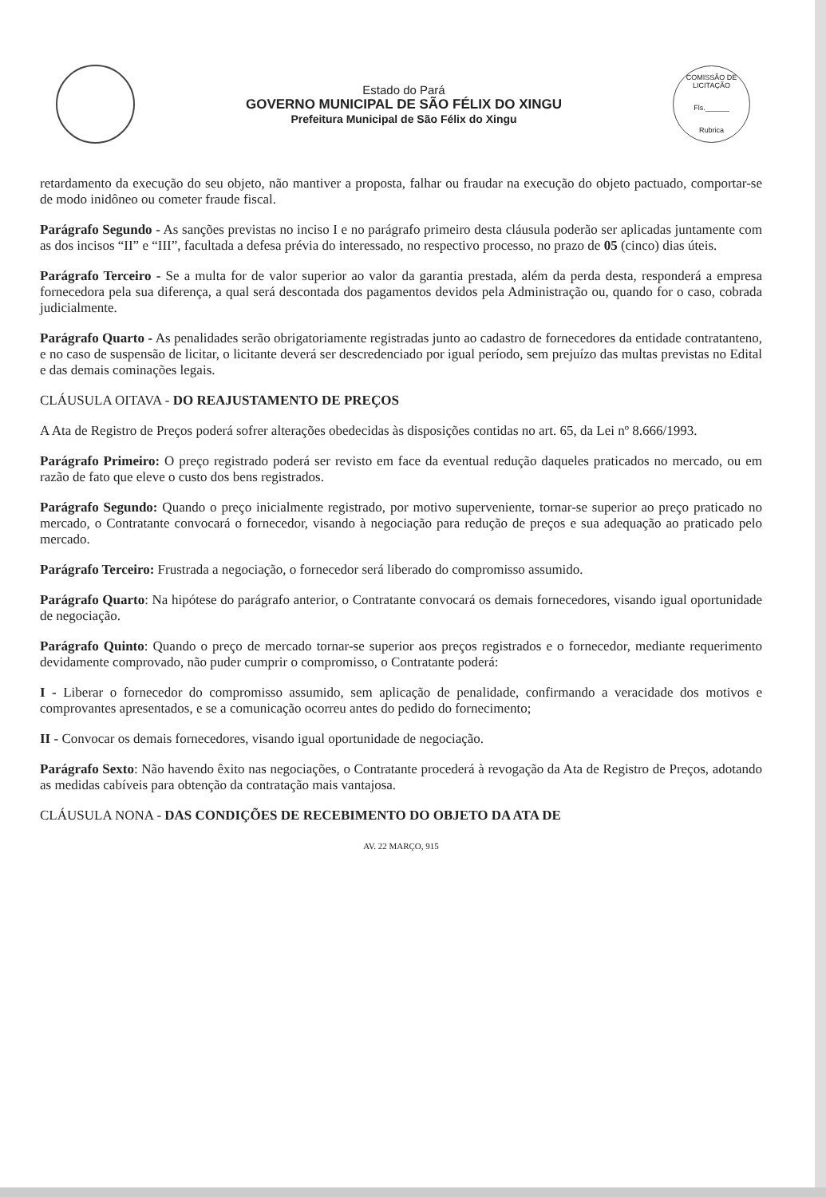Estado do Pará
GOVERNO MUNICIPAL DE SÃO FÉLIX DO XINGU
Prefeitura Municipal de São Félix do Xingu
COMISSÃO DE LICITAÇÃO
Fls.______
Rubrica
retardamento da execução do seu objeto, não mantiver a proposta, falhar ou fraudar na execução do objeto pactuado, comportar-se de modo inidôneo ou cometer fraude fiscal.
Parágrafo Segundo - As sanções previstas no inciso I e no parágrafo primeiro desta cláusula poderão ser aplicadas juntamente com as dos incisos “II” e “III”, facultada a defesa prévia do interessado, no respectivo processo, no prazo de 05 (cinco) dias úteis.
Parágrafo Terceiro - Se a multa for de valor superior ao valor da garantia prestada, além da perda desta, responderá a empresa fornecedora pela sua diferença, a qual será descontada dos pagamentos devidos pela Administração ou, quando for o caso, cobrada judicialmente.
Parágrafo Quarto - As penalidades serão obrigatoriamente registradas junto ao cadastro de fornecedores da entidade contratanteno, e no caso de suspensão de licitar, o licitante deverá ser descredenciado por igual período, sem prejuízo das multas previstas no Edital e das demais cominações legais.
CLÁUSULA OITAVA - DO REAJUSTAMENTO DE PREÇOS
A Ata de Registro de Preços poderá sofrer alterações obedecidas às disposições contidas no art. 65, da Lei nº 8.666/1993.
Parágrafo Primeiro: O preço registrado poderá ser revisto em face da eventual redução daqueles praticados no mercado, ou em razão de fato que eleve o custo dos bens registrados.
Parágrafo Segundo: Quando o preço inicialmente registrado, por motivo superveniente, tornar-se superior ao preço praticado no mercado, o Contratante convocará o fornecedor, visando à negociação para redução de preços e sua adequação ao praticado pelo mercado.
Parágrafo Terceiro: Frustrada a negociação, o fornecedor será liberado do compromisso assumido.
Parágrafo Quarto: Na hipótese do parágrafo anterior, o Contratante convocará os demais fornecedores, visando igual oportunidade de negociação.
Parágrafo Quinto: Quando o preço de mercado tornar-se superior aos preços registrados e o fornecedor, mediante requerimento devidamente comprovado, não puder cumprir o compromisso, o Contratante poderá:
I - Liberar o fornecedor do compromisso assumido, sem aplicação de penalidade, confirmando a veracidade dos motivos e comprovantes apresentados, e se a comunicação ocorreu antes do pedido do fornecimento;
II - Convocar os demais fornecedores, visando igual oportunidade de negociação.
Parágrafo Sexto: Não havendo êxito nas negociações, o Contratante procederá à revogação da Ata de Registro de Preços, adotando as medidas cabíveis para obtenção da contratação mais vantajosa.
CLÁUSULA NONA - DAS CONDIÇÕES DE RECEBIMENTO DO OBJETO DA ATA DE
AV. 22 MARÇO, 915